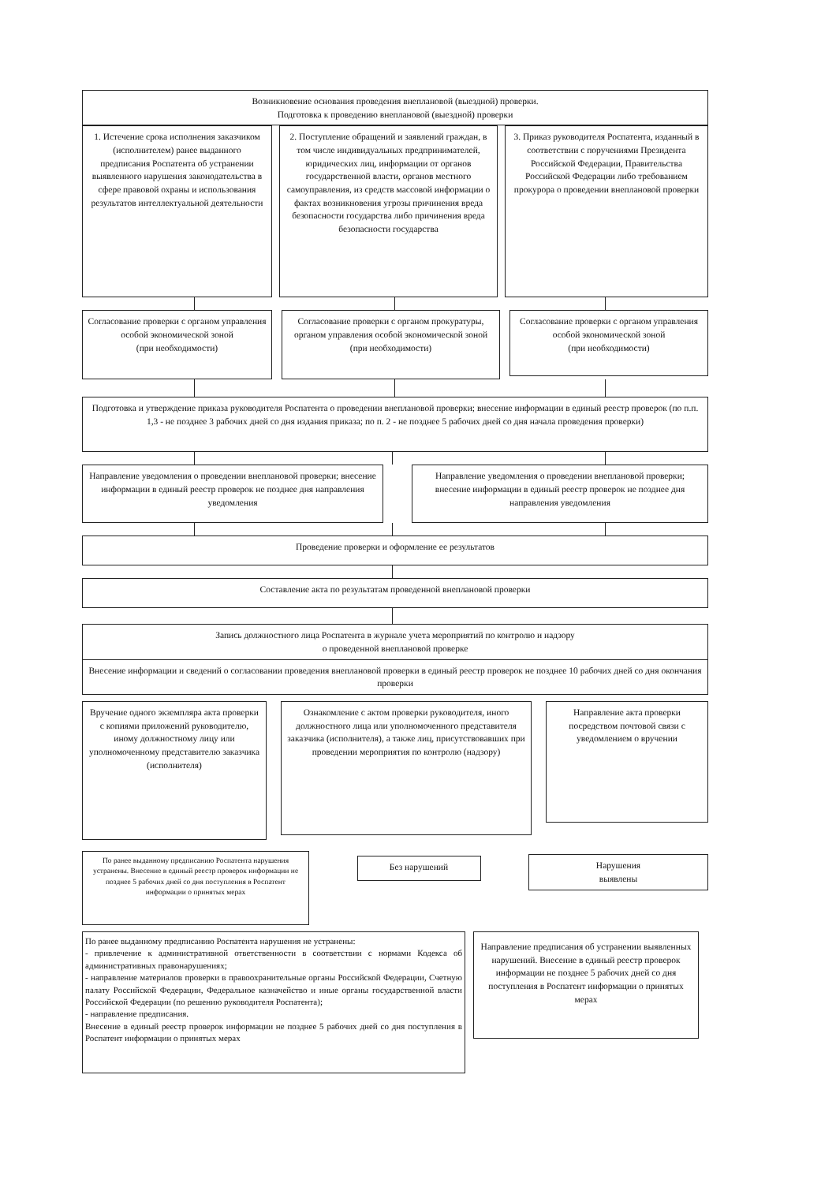Возникновение основания проведения внеплановой (выездной) проверки.
Подготовка к проведению внеплановой (выездной) проверки
1. Истечение срока исполнения заказчиком (исполнителем) ранее выданного предписания Роспатента об устранении выявленного нарушения законодательства в сфере правовой охраны и использования результатов интеллектуальной деятельности
2. Поступление обращений и заявлений граждан, в том числе индивидуальных предпринимателей, юридических лиц, информации от органов государственной власти, органов местного самоуправления, из средств массовой информации о фактах возникновения угрозы причинения вреда безопасности государства либо причинения вреда безопасности государства
3. Приказ руководителя Роспатента, изданный в соответствии с поручениями Президента Российской Федерации, Правительства Российской Федерации либо требованием прокурора о проведении внеплановой проверки
Согласование проверки с органом управления особой экономической зоной
(при необходимости)
Согласование проверки с органом прокуратуры, органом управления особой экономической зоной
(при необходимости)
Согласование проверки с органом управления особой экономической зоной
(при необходимости)
Подготовка и утверждение приказа руководителя Роспатента о проведении внеплановой проверки; внесение информации в единый реестр проверок (по п.п. 1,3 - не позднее 3 рабочих дней со дня издания приказа; по п. 2 - не позднее 5 рабочих дней со дня начала проведения проверки)
Направление уведомления о проведении внеплановой проверки; внесение информации в единый реестр проверок не позднее дня направления уведомления
Направление уведомления о проведении внеплановой проверки; внесение информации в единый реестр проверок не позднее дня направления уведомления
Проведение проверки и оформление ее результатов
Составление акта по результатам проведенной внеплановой проверки
Запись должностного лица Роспатента в журнале учета мероприятий по контролю и надзору
о проведенной внеплановой проверке
Внесение информации и сведений о согласовании проведения внеплановой проверки в единый реестр проверок не позднее 10 рабочих дней со дня окончания проверки
Вручение одного экземпляра акта проверки с копиями приложений руководителю, иному должностному лицу или уполномоченному представителю заказчика (исполнителя)
Ознакомление с актом проверки руководителя, иного должностного лица или уполномоченного представителя заказчика (исполнителя), а также лиц, присутствовавших при проведении мероприятия по контролю (надзору)
Направление акта проверки посредством почтовой связи с уведомлением о вручении
По ранее выданному предписанию Роспатента нарушения устранены. Внесение в единый реестр проверок информации не позднее 5 рабочих дней со дня поступления в Роспатент информации о принятых мерах
Без нарушений
Нарушения
выявлены
По ранее выданному предписанию Роспатента нарушения не устранены:
- привлечение к административной ответственности в соответствии с нормами Кодекса об административных правонарушениях;
- направление материалов проверки в правоохранительные органы Российской Федерации, Счетную палату Российской Федерации, Федеральное казначейство и иные органы государственной власти Российской Федерации (по решению руководителя Роспатента);
- направление предписания.
Внесение в единый реестр проверок информации не позднее 5 рабочих дней со дня поступления в Роспатент информации о принятых мерах
Направление предписания об устранении выявленных нарушений. Внесение в единый реестр проверок информации не позднее 5 рабочих дней со дня поступления в Роспатент информации о принятых мерах